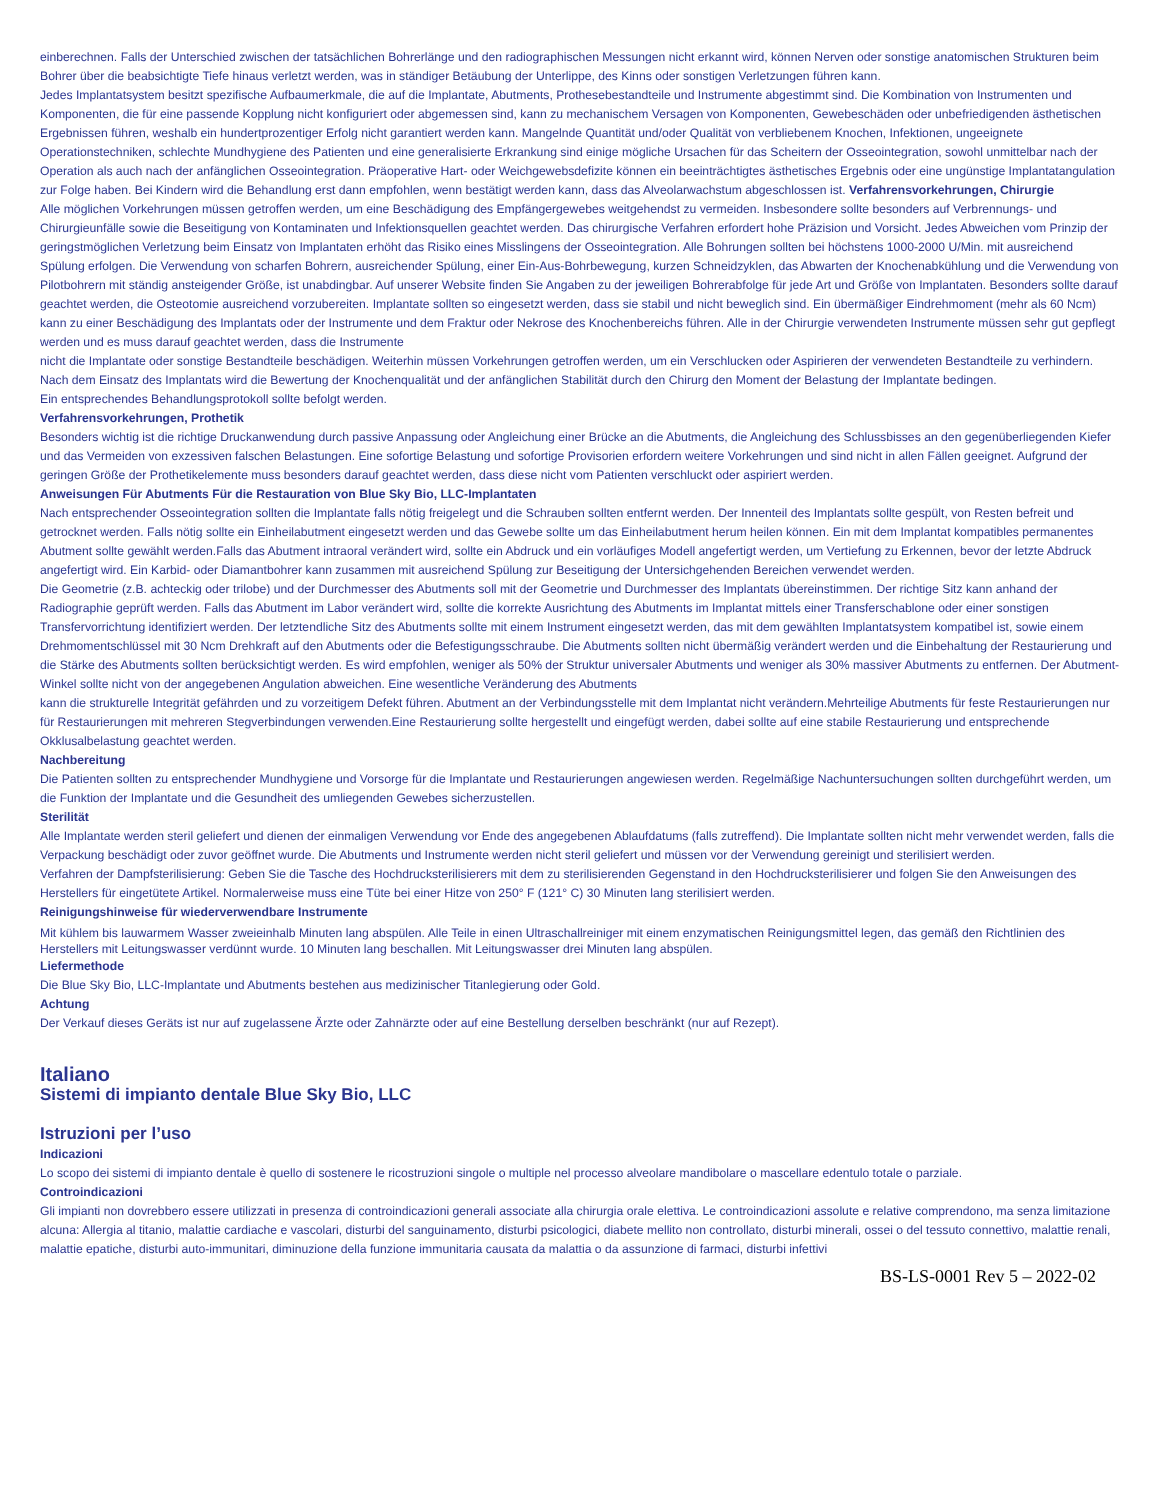einberechnen. Falls der Unterschied zwischen der tatsächlichen Bohrerlänge und den radiographischen Messungen nicht erkannt wird, können Nerven oder sonstige anatomischen Strukturen beim Bohrer über die beabsichtigte Tiefe hinaus verletzt werden, was in ständiger Betäubung der Unterlippe, des Kinns oder sonstigen Verletzungen führen kann.
Jedes Implantatsystem besitzt spezifische Aufbaumerkmale, die auf die Implantate, Abutments, Prothesebestandteile und Instrumente abgestimmt sind. Die Kombination von Instrumenten und Komponenten, die für eine passende Kopplung nicht konfiguriert oder abgemessen sind, kann zu mechanischem Versagen von Komponenten, Gewebeschäden oder unbefriedigenden ästhetischen Ergebnissen führen, weshalb ein hundertprozentiger Erfolg nicht garantiert werden kann. Mangelnde Quantität und/oder Qualität von verbliebenem Knochen, Infektionen, ungeeignete Operationstechniken, schlechte Mundhygiene des Patienten und eine generalisierte Erkrankung sind einige mögliche Ursachen für das Scheitern der Osseointegration, sowohl unmittelbar nach der Operation als auch nach der anfänglichen Osseointegration. Präoperative Hart- oder Weichgewebsdefizite können ein beeinträchtigtes ästhetisches Ergebnis oder eine ungünstige Implantatangulation zur Folge haben. Bei Kindern wird die Behandlung erst dann empfohlen, wenn bestätigt werden kann, dass das Alveolarwachstum abgeschlossen ist. Verfahrensvorkehrungen, Chirurgie
Alle möglichen Vorkehrungen müssen getroffen werden, um eine Beschädigung des Empfängergewebes weitgehendst zu vermeiden. Insbesondere sollte besonders auf Verbrennungs- und Chirurgieunfälle sowie die Beseitigung von Kontaminaten und Infektionsquellen geachtet werden. Das chirurgische Verfahren erfordert hohe Präzision und Vorsicht. Jedes Abweichen vom Prinzip der geringstmöglichen Verletzung beim Einsatz von Implantaten erhöht das Risiko eines Misslingens der Osseointegration. Alle Bohrungen sollten bei höchstens 1000-2000 U/Min. mit ausreichend Spülung erfolgen. Die Verwendung von scharfen Bohrern, ausreichender Spülung, einer Ein-Aus-Bohrbewegung, kurzen Schneidzyklen, das Abwarten der Knochenabkühlung und die Verwendung von Pilotbohrern mit ständig ansteigender Größe, ist unabdingbar. Auf unserer Website finden Sie Angaben zu der jeweiligen Bohrerabfolge für jede Art und Größe von Implantaten. Besonders sollte darauf geachtet werden, die Osteotomie ausreichend vorzubereiten. Implantate sollten so eingesetzt werden, dass sie stabil und nicht beweglich sind. Ein übermäßiger Eindrehmoment (mehr als 60 Ncm) kann zu einer Beschädigung des Implantats oder der Instrumente und dem Fraktur oder Nekrose des Knochenbereichs führen. Alle in der Chirurgie verwendeten Instrumente müssen sehr gut gepflegt werden und es muss darauf geachtet werden, dass die Instrumente
nicht die Implantate oder sonstige Bestandteile beschädigen. Weiterhin müssen Vorkehrungen getroffen werden, um ein Verschlucken oder Aspirieren der verwendeten Bestandteile zu verhindern. Nach dem Einsatz des Implantats wird die Bewertung der Knochenqualität und der anfänglichen Stabilität durch den Chirurg den Moment der Belastung der Implantate bedingen.
Ein entsprechendes Behandlungsprotokoll sollte befolgt werden.
Verfahrensvorkehrungen, Prothetik
Besonders wichtig ist die richtige Druckanwendung durch passive Anpassung oder Angleichung einer Brücke an die Abutments, die Angleichung des Schlussbisses an den gegenüberliegenden Kiefer und das Vermeiden von exzessiven falschen Belastungen. Eine sofortige Belastung und sofortige Provisorien erfordern weitere Vorkehrungen und sind nicht in allen Fällen geeignet. Aufgrund der geringen Größe der Prothetikelemente muss besonders darauf geachtet werden, dass diese nicht vom Patienten verschluckt oder aspiriert werden.
Anweisungen Für Abutments Für die Restauration von Blue Sky Bio, LLC-Implantaten
Nach entsprechender Osseointegration sollten die Implantate falls nötig freigelegt und die Schrauben sollten entfernt werden. Der Innenteil des Implantats sollte gespült, von Resten befreit und getrocknet werden. Falls nötig sollte ein Einheilabutment eingesetzt werden und das Gewebe sollte um das Einheilabutment herum heilen können. Ein mit dem Implantat kompatibles permanentes Abutment sollte gewählt werden.Falls das Abutment intraoral verändert wird, sollte ein Abdruck und ein vorläufiges Modell angefertigt werden, um Vertiefung zu Erkennen, bevor der letzte Abdruck angefertigt wird. Ein Karbid- oder Diamantbohrer kann zusammen mit ausreichend Spülung zur Beseitigung der Untersichgehenden Bereichen verwendet werden.
Die Geometrie (z.B. achteckig oder trilobe) und der Durchmesser des Abutments soll mit der Geometrie und Durchmesser des Implantats übereinstimmen. Der richtige Sitz kann anhand der Radiographie geprüft werden. Falls das Abutment im Labor verändert wird, sollte die korrekte Ausrichtung des Abutments im Implantat mittels einer Transferschablone oder einer sonstigen Transfervorrichtung identifiziert werden. Der letztendliche Sitz des Abutments sollte mit einem Instrument eingesetzt werden, das mit dem gewählten Implantatsystem kompatibel ist, sowie einem Drehmomentschlüssel mit 30 Ncm Drehkraft auf den Abutments oder die Befestigungsschraube. Die Abutments sollten nicht übermäßig verändert werden und die Einbehaltung der Restaurierung und die Stärke des Abutments sollten berücksichtigt werden. Es wird empfohlen, weniger als 50% der Struktur universaler Abutments und weniger als 30% massiver Abutments zu entfernen. Der Abutment-Winkel sollte nicht von der angegebenen Angulation abweichen. Eine wesentliche Veränderung des Abutments
kann die strukturelle Integrität gefährden und zu vorzeitigem Defekt führen. Abutment an der Verbindungsstelle mit dem Implantat nicht verändern.Mehrteilige Abutments für feste Restaurierungen nur für Restaurierungen mit mehreren Stegverbindungen verwenden.Eine Restaurierung sollte hergestellt und eingefügt werden, dabei sollte auf eine stabile Restaurierung und entsprechende Okklusalbelastung geachtet werden.
Nachbereitung
Die Patienten sollten zu entsprechender Mundhygiene und Vorsorge für die Implantate und Restaurierungen angewiesen werden. Regelmäßige Nachuntersuchungen sollten durchgeführt werden, um die Funktion der Implantate und die Gesundheit des umliegenden Gewebes sicherzustellen.
Sterilität
Alle Implantate werden steril geliefert und dienen der einmaligen Verwendung vor Ende des angegebenen Ablaufdatums (falls zutreffend). Die Implantate sollten nicht mehr verwendet werden, falls die Verpackung beschädigt oder zuvor geöffnet wurde. Die Abutments und Instrumente werden nicht steril geliefert und müssen vor der Verwendung gereinigt und sterilisiert werden.
Verfahren der Dampfsterilisierung: Geben Sie die Tasche des Hochdrucksterilisierers mit dem zu sterilisierenden Gegenstand in den Hochdrucksterilisierer und folgen Sie den Anweisungen des Herstellers für eingetütete Artikel. Normalerweise muss eine Tüte bei einer Hitze von 250° F (121° C) 30 Minuten lang sterilisiert werden.
Reinigungshinweise für wiederverwendbare Instrumente
Mit kühlem bis lauwarmem Wasser zweieinhalb Minuten lang abspülen. Alle Teile in einen Ultraschallreiniger mit einem enzymatischen Reinigungsmittel legen, das gemäß den Richtlinien des Herstellers mit Leitungswasser verdünnt wurde. 10 Minuten lang beschallen. Mit Leitungswasser drei Minuten lang abspülen.
Liefermethode
Die Blue Sky Bio, LLC-Implantate und Abutments bestehen aus medizinischer Titanlegierung oder Gold.
Achtung
Der Verkauf dieses Geräts ist nur auf zugelassene Ärzte oder Zahnärzte oder auf eine Bestellung derselben beschränkt (nur auf Rezept).
Italiano
Sistemi di impianto dentale Blue Sky Bio, LLC
Istruzioni per l’uso
Indicazioni
Lo scopo dei sistemi di impianto dentale è quello di sostenere le ricostruzioni singole o multiple nel processo alveolare mandibolare o mascellare edentulo totale o parziale.
Controindicazioni
Gli impianti non dovrebbero essere utilizzati in presenza di controindicazioni generali associate alla chirurgia orale elettiva. Le controindicazioni assolute e relative comprendono, ma senza limitazione alcuna: Allergia al titanio, malattie cardiache e vascolari, disturbi del sanguinamento, disturbi psicologici, diabete mellito non controllato, disturbi minerali, ossei o del tessuto connettivo, malattie renali, malattie epatiche, disturbi auto-immunitari, diminuzione della funzione immunitaria causata da malattia o da assunzione di farmaci, disturbi infettivi
BS-LS-0001 Rev 5 – 2022-02